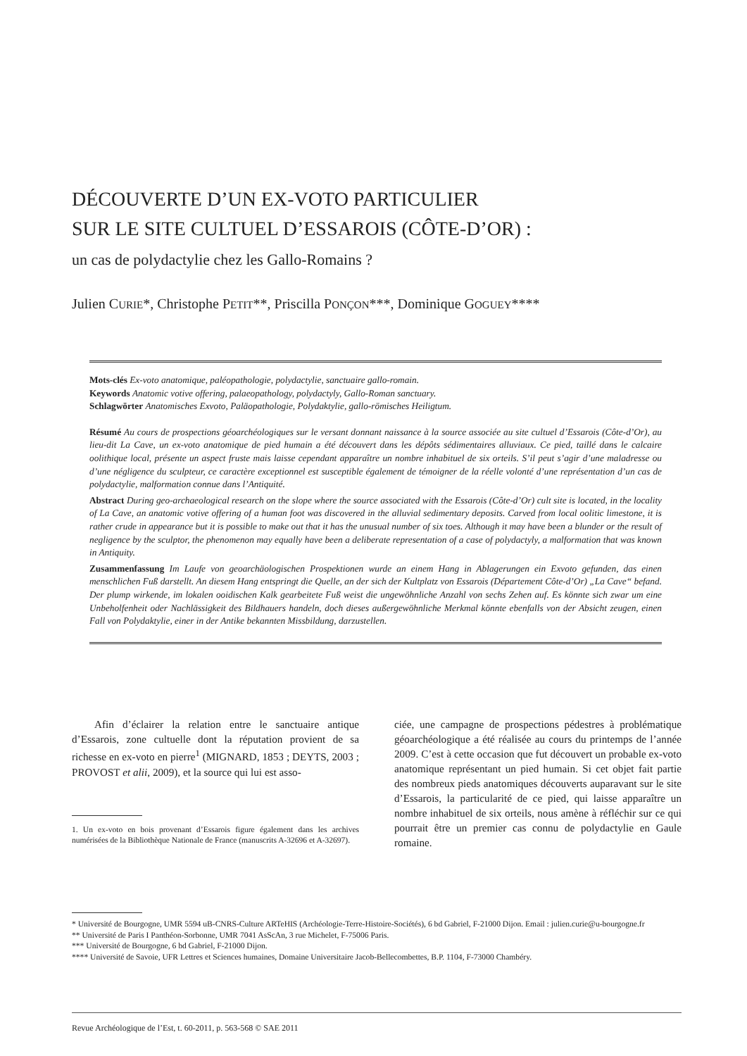DÉCOUVERTE D’UN EX-VOTO PARTICULIER
SUR LE SITE CULTUEL D’ESSAROIS (CÔTE-D’OR) :
un cas de polydactylie chez les Gallo-Romains ?
Julien CURIE*, Christophe PETIT**, Priscilla PONÇON***, Dominique GOGUEY****
Mots-clés Ex-voto anatomique, paléopathologie, polydactylie, sanctuaire gallo-romain.
Keywords Anatomic votive offering, palaeopathology, polydactyly, Gallo-Roman sanctuary.
Schlagwörter Anatomisches Exvoto, Paläopathologie, Polydaktylie, gallo-römisches Heiligtum.
Résumé Au cours de prospections géoarchéologiques sur le versant donnant naissance à la source associée au site cultuel d’Essarois (Côte-d’Or), au lieu-dit La Cave, un ex-voto anatomique de pied humain a été découvert dans les dépôts sédimentaires alluviaux. Ce pied, taillé dans le calcaire oolithique local, présente un aspect fruste mais laisse cependant apparaître un nombre inhabituel de six orteils. S’il peut s’agir d’une maladresse ou d’une négligence du sculpteur, ce caractère exceptionnel est susceptible également de témoigner de la réelle volonté d’une représentation d’un cas de polydactylie, malformation connue dans l’Antiquité.
Abstract During geo-archaeological research on the slope where the source associated with the Essarois (Côte-d’Or) cult site is located, in the locality of La Cave, an anatomic votive offering of a human foot was discovered in the alluvial sedimentary deposits. Carved from local oolitic limestone, it is rather crude in appearance but it is possible to make out that it has the unusual number of six toes. Although it may have been a blunder or the result of negligence by the sculptor, the phenomenon may equally have been a deliberate representation of a case of polydactyly, a malformation that was known in Antiquity.
Zusammenfassung Im Laufe von geoarchäologischen Prospektionen wurde an einem Hang in Ablagerungen ein Exvoto gefunden, das einen menschlichen Fuß darstellt. An diesem Hang entspringt die Quelle, an der sich der Kultplatz von Essarois (Département Côte-d’Or) „La Cave“ befand. Der plump wirkende, im lokalen ooidischen Kalk gearbeitete Fuß weist die ungewöhnliche Anzahl von sechs Zehen auf. Es könnte sich zwar um eine Unbeholfenheit oder Nachlässigkeit des Bildhauers handeln, doch dieses außergewöhnliche Merkmal könnte ebenfalls von der Absicht zeugen, einen Fall von Polydaktylie, einer in der Antike bekannten Missbildung, darzustellen.
Afin d’éclairer la relation entre le sanctuaire antique d’Essarois, zone cultuelle dont la réputation provient de sa richesse en ex-voto en pierre<sup>1</sup> (MIGNARD, 1853 ; DEYTS, 2003 ; PROVOST et alii, 2009), et la source qui lui est asso-
1. Un ex-voto en bois provenant d’Essarois figure également dans les archives numérisées de la Bibliothèque Nationale de France (manuscrits A-32696 et A-32697).
ciée, une campagne de prospections pédestres à problématique géoarchéologique a été réalisée au cours du printemps de l’année 2009. C’est à cette occasion que fut découvert un probable ex-voto anatomique représentant un pied humain. Si cet objet fait partie des nombreux pieds anatomiques découverts auparavant sur le site d’Essarois, la particularité de ce pied, qui laisse apparaître un nombre inhabituel de six orteils, nous amène à réfléchir sur ce qui pourrait être un premier cas connu de polydactylie en Gaule romaine.
* Université de Bourgogne, UMR 5594 uB-CNRS-Culture ARTeHIS (Archéologie-Terre-Histoire-Sociétés), 6 bd Gabriel, F-21000 Dijon. Email : julien.curie@u-bourgogne.fr
** Université de Paris I Panthéon-Sorbonne, UMR 7041 AsScAn, 3 rue Michelet, F-75006 Paris.
*** Université de Bourgogne, 6 bd Gabriel, F-21000 Dijon.
**** Université de Savoie, UFR Lettres et Sciences humaines, Domaine Universitaire Jacob-Bellecombettes, B.P. 1104, F-73000 Chambéry.
Revue Archéologique de l’Est, t. 60-2011, p. 563-568 © SAE 2011